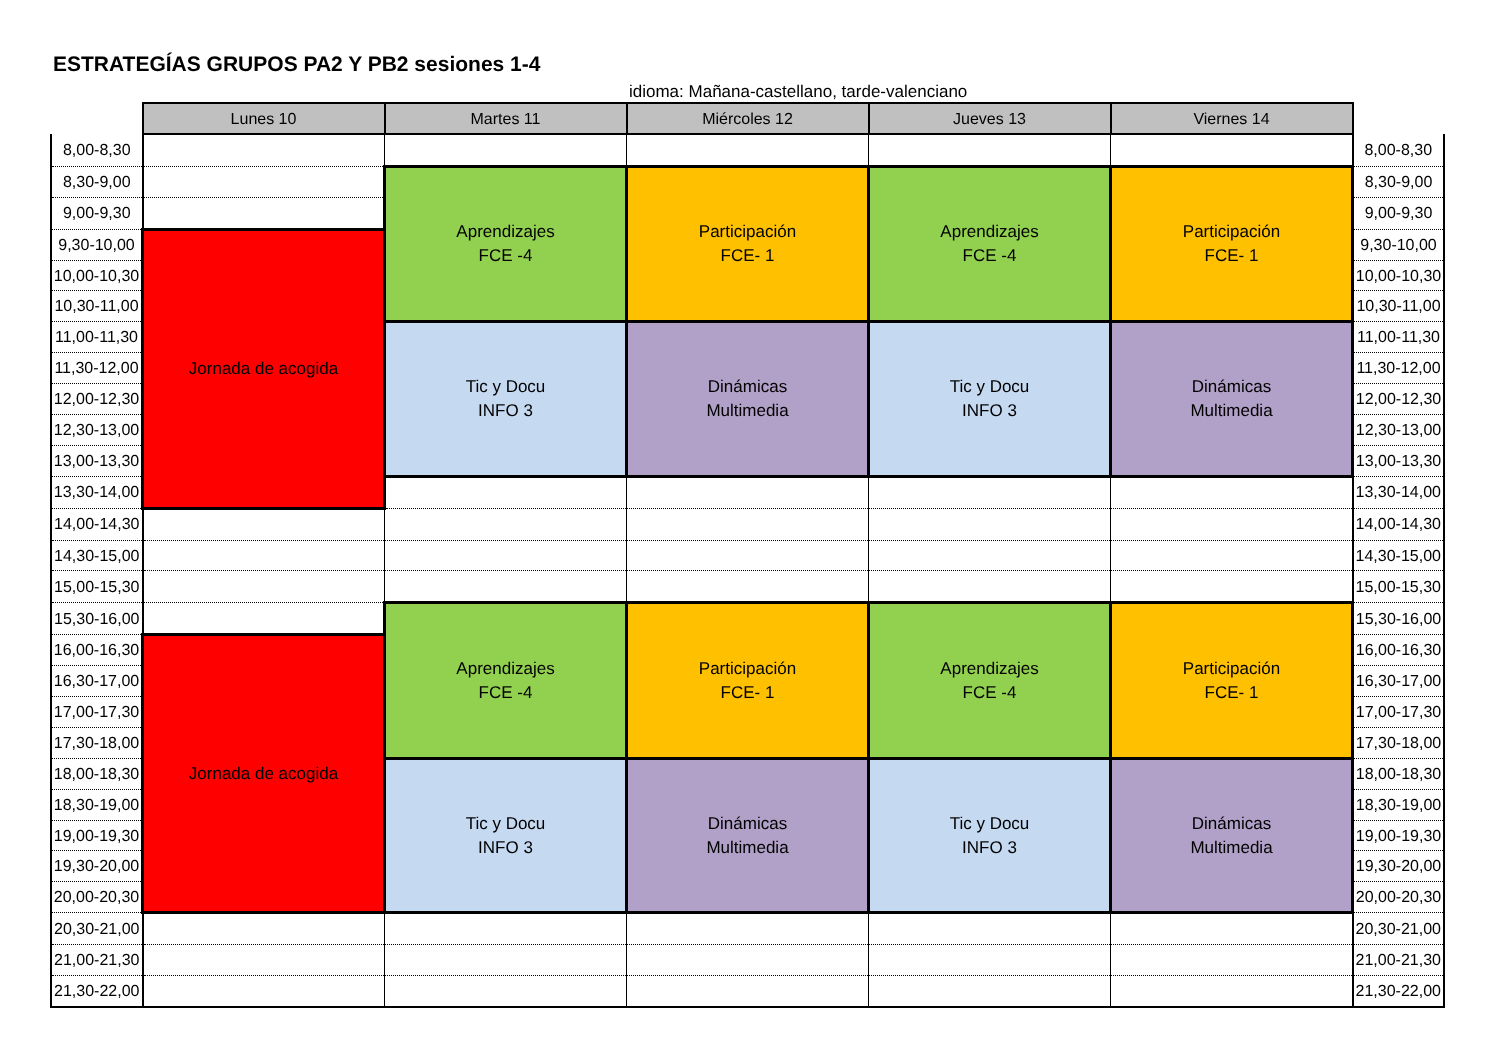ESTRATEGÍAS GRUPOS PA2 Y PB2 sesiones 1-4
idioma: Mañana-castellano, tarde-valenciano
| | Lunes 10 | Martes 11 | Miércoles 12 | Jueves 13 | Viernes 14 | |
| --- | --- | --- | --- | --- | --- | --- |
| 8,00-8,30 | | | | | | 8,00-8,30 |
| 8,30-9,00 | | Aprendizajes FCE -4 | Participación FCE- 1 | Aprendizajes FCE -4 | Participación FCE- 1 | 8,30-9,00 |
| 9,00-9,30 | | | | | | 9,00-9,30 |
| 9,30-10,00 | Jornada de acogida | | | | | 9,30-10,00 |
| 10,00-10,30 | | | | | | 10,00-10,30 |
| 10,30-11,00 | | | | | | 10,30-11,00 |
| 11,00-11,30 | | Tic y Docu INFO 3 | Dinámicas Multimedia | Tic y Docu INFO 3 | Dinámicas Multimedia | 11,00-11,30 |
| 11,30-12,00 | | | | | | 11,30-12,00 |
| 12,00-12,30 | | | | | | 12,00-12,30 |
| 12,30-13,00 | | | | | | 12,30-13,00 |
| 13,00-13,30 | | | | | | 13,00-13,30 |
| 13,30-14,00 | | | | | | 13,30-14,00 |
| 14,00-14,30 | | | | | | 14,00-14,30 |
| 14,30-15,00 | | | | | | 14,30-15,00 |
| 15,00-15,30 | | | | | | 15,00-15,30 |
| 15,30-16,00 | | Aprendizajes FCE -4 | Participación FCE- 1 | Aprendizajes FCE -4 | Participación FCE- 1 | 15,30-16,00 |
| 16,00-16,30 | Jornada de acogida | | | | | 16,00-16,30 |
| 16,30-17,00 | | | | | | 16,30-17,00 |
| 17,00-17,30 | | | | | | 17,00-17,30 |
| 17,30-18,00 | | | | | | 17,30-18,00 |
| 18,00-18,30 | | Tic y Docu INFO 3 | Dinámicas Multimedia | Tic y Docu INFO 3 | Dinámicas Multimedia | 18,00-18,30 |
| 18,30-19,00 | | | | | | 18,30-19,00 |
| 19,00-19,30 | | | | | | 19,00-19,30 |
| 19,30-20,00 | | | | | | 19,30-20,00 |
| 20,00-20,30 | | | | | | 20,00-20,30 |
| 20,30-21,00 | | | | | | 20,30-21,00 |
| 21,00-21,30 | | | | | | 21,00-21,30 |
| 21,30-22,00 | | | | | | 21,30-22,00 |